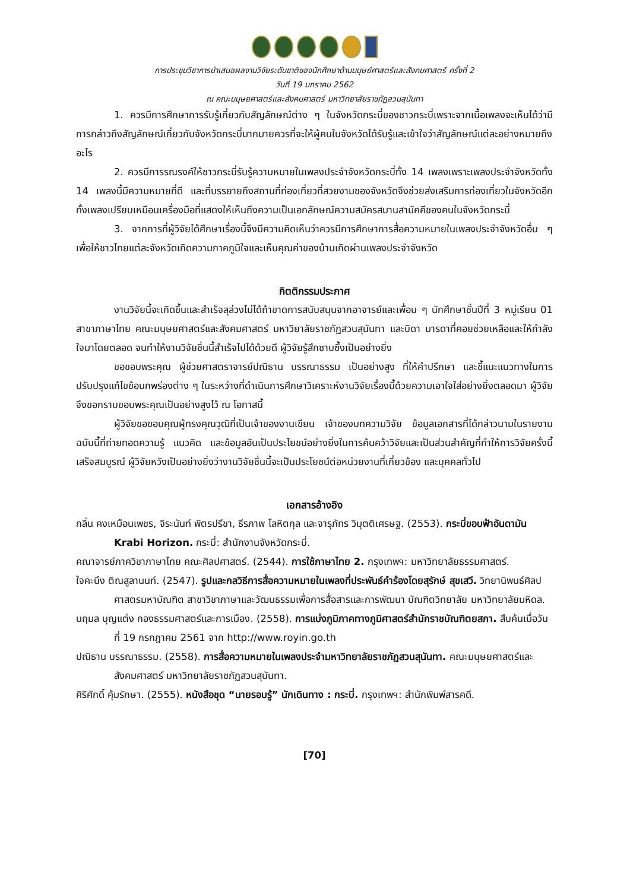การประชุมวิชาการนำเสนอผลงานวิจัยระดับชาติของนักศึกษาด้านมนุษย์ศาสตร์และสังคมศาสตร์ ครั้งที่ 2
วันที่ 19 มกราคม 2562
ณ คณะมนุษยศาสตร์และสังคมศาสตร์ มหาวิทยาลัยราชภัฏสวนสุนันทา
1. ควรมีการศึกษาการรับรู้เกี่ยวกับสัญลักษณ์ต่าง ๆ ในจังหวัดกระบี่ของชาวกระบี่เพราะจากเนื้อเพลงจะเห็นได้ว่ามีการกล่าวถึงสัญลักษณ์เกี่ยวกับจังหวัดกระบี่มากมายควรที่จะให้ผู้คนในจังหวัดได้รับรู้และเข้าใจว่าสัญลักษณ์แต่ละอย่างหมายถึงอะไร
2. ควรมีการรณรงค์ให้ชาวกระบี่รับรู้ความหมายในเพลงประจำจังหวัดกระบี่ทั้ง 14 เพลงเพราะเพลงประจำจังหวัดทั้ง 14 เพลงนี้มีความหมายที่ดี และที่บรรยายถึงสถานที่ท่องเที่ยวที่สวยงามของจังหวัดจึงช่วยส่งเสริมการท่องเที่ยวในจังหวัดอีกทั้งเพลงเปรียบเหมือนเครื่องมือที่แสดงให้เห็นถึงความเป็นเอกลักษณ์ความสมัครสมานสามัคคีของคนในจังหวัดกระบี่
3. จากการที่ผู้วิจัยได้ศึกษาเรื่องนี้จึงมีความคิดเห็นว่าควรมีการศึกษาการสื่อความหมายในเพลงประจำจังหวัดอื่น ๆ เพื่อให้ชาวไทยแต่ละจังหวัดเกิดความภาคภูมิใจและเห็นคุณค่าของบ้านเกิดผ่านเพลงประจำจังหวัด
กิตติกรรมประกาศ
งานวิจัยนี้จะเกิดขึ้นและสำเร็จลุล่วงไม่ได้ถ้าขาดการสนับสนุนจากอาจารย์และเพื่อน ๆ นักศึกษาชั้นปีที่ 3 หมู่เรียน 01 สาขาภาษาไทย คณะมนุษยศาสตร์และสังคมศาสตร์ มหาวิยาลัยราชภัฏสวนสุนันทา และบิดา มารดาที่คอยช่วยเหลือและให้กำลังใจมาโดยตลอด จนทำให้งานวิจัยชิ้นนี้สำเร็จไปได้ด้วยดี ผู้วิจัยรู้สึกซาบซึ้งเป็นอย่างยิ่ง
ขอขอบพระคุณ ผู้ช่วยศาสตราจารย์ปณิธาน บรรณาธรรม เป็นอย่างสูง ที่ให้คำปรึกษา และชี้แนะแนวทางในการปรับปรุงแก้ไขข้อบกพร่องต่าง ๆ ในระหว่างที่ดำเนินการศึกษาวิเคราะห์งานวิจัยเรื่องนี้ด้วยความเอาใจใส่อย่างยิ่งตลอดมา ผู้วิจัยจึงขอกราบขอบพระคุณเป็นอย่างสูงไว้ ณ โอกาสนี้
ผู้วิจัยขอขอบคุณผู้ทรงคุณวุฒิที่เป็นเจ้าของงานเขียน เจ้าของบทความวิจัย ข้อมูลเอกสารที่ได้กล่าวนามในรายงานฉบับนี้ที่ถ่ายทอดความรู้ แนวคิด และข้อมูลอันเป็นประโยชน์อย่างยิ่งในการค้นคว้าวิจัยและเป็นส่วนสำคัญที่ทำให้การวิจัยครั้งนี้เสร็จสมบูรณ์ ผู้วิจัยหวังเป็นอย่างยิ่งว่างานวิจัยชิ้นนี้จะเป็นประโยชน์ต่อหน่วยงานที่เกี่ยวข้อง และบุคคลทั่วไป
เอกสารอ้างอิง
กลิ่น คงเหมือนเพชร, จิระนันท์ พิตรปรีชา, ธีรภาพ โลหิตกุล และจารุภัทร วิมุตติเศรษฐ. (2553). กระบี่ขอบฟ้าอันดามัน Krabi Horizon. กระบี่: สำนักงานจังหวัดกระบี่.
คณาจารย์ภาควิชาภาษาไทย คณะศิลปศาสตร์. (2544). การใช้ภาษาไทย 2. กรุงเทพฯ: มหาวิทยาลัยธรรมศาสตร์.
ใจคะนึง ติณสูลานนท์. (2547). รูปและกลวิธีการสื่อความหมายในเพลงที่ประพันธ์คำร้องโดยสุรักษ์ สุขเสวี. วิทยานิพนธ์ศิลปศาสตรมหาบัณฑิต สาขาวิชาภาษาและวัฒนธรรมเพื่อการสื่อสารและการพัฒนา บัณฑิตวิทยาลัย มหาวิทยาลัยมหิดล.
นฤมล บุญแต่ง กองธรรมศาสตร์และการเมือง. (2558). การแบ่งภูมิภาคทางภูมิศาสตร์สำนักราชบัณฑิตยสภา. สืบค้นเมื่อวันที่ 19 กรกฎาคม 2561 จาก http://www.royin.go.th
ปณิธาน บรรณาธรรม. (2558). การสื่อความหมายในเพลงประจำมหาวิทยาลัยราชภัฏสวนสุนันทา. คณะมนุษยศาสตร์และสังคมศาสตร์ มหาวิทยาลัยราชภัฏสวนสุนันทา.
ศิริศักดิ์ คุ้มรักษา. (2555). หนังสือชุด “นายรอบรู้” นักเดินทาง : กระบี่. กรุงเทพฯ: สำนักพิมพ์สารคดี.
[70]